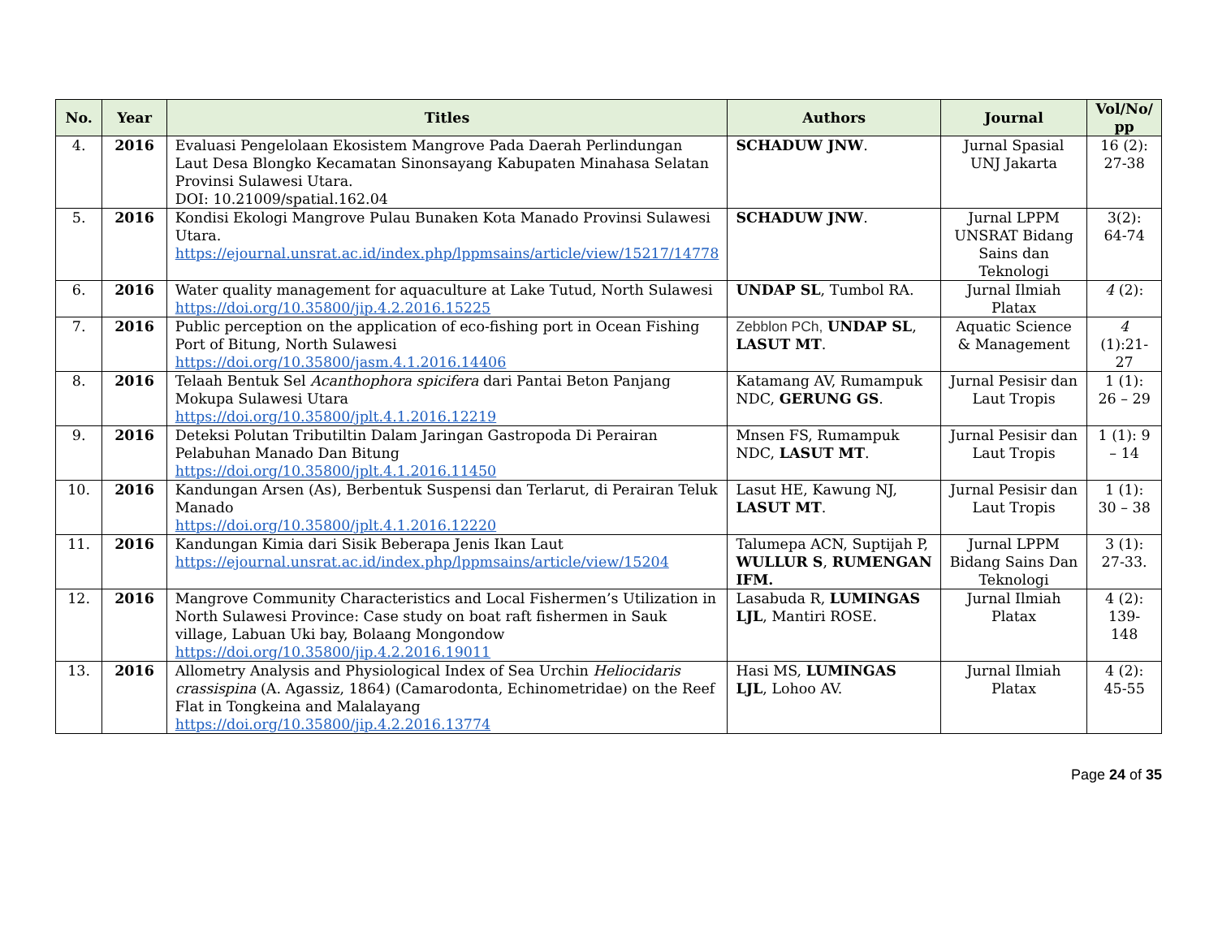| No. | Year | Titles | Authors | Journal | Vol/No/ pp |
| --- | --- | --- | --- | --- | --- |
| 4. | 2016 | Evaluasi Pengelolaan Ekosistem Mangrove Pada Daerah Perlindungan Laut Desa Blongko Kecamatan Sinonsayang Kabupaten Minahasa Selatan Provinsi Sulawesi Utara. DOI: 10.21009/spatial.162.04 | SCHADUW JNW . | Jurnal Spasial UNJ Jakarta | 16 (2): 27-38 |
| 5. | 2016 | Kondisi Ekologi Mangrove Pulau Bunaken Kota Manado Provinsi Sulawesi Utara. https://ejournal.unsrat.ac.id/index.php/lppmsains/article/view/15217/14778 | SCHADUW JNW . | Jurnal LPPM UNSRAT Bidang Sains dan Teknologi | 3(2): 64-74 |
| 6. | 2016 | Water quality management for aquaculture at Lake Tutud, North Sulawesi https://doi.org/10.35800/jip.4.2.2016.15225 | UNDAP SL , Tumbol RA. | Jurnal Ilmiah Platax | 4 (2): |
| 7. | 2016 | Public perception on the application of eco-fishing port in Ocean Fishing Port of Bitung, North Sulawesi https://doi.org/10.35800/jasm.4.1.2016.14406 | Zebblon PCh, UNDAP SL , LASUT MT . | Aquatic Science & Management | 4 (1):21-27 |
| 8. | 2016 | Telaah Bentuk Sel Acanthophora spicifera dari Pantai Beton Panjang Mokupa Sulawesi Utara https://doi.org/10.35800/jplt.4.1.2016.12219 | Katamang AV, Rumampuk NDC, GERUNG GS . | Jurnal Pesisir dan Laut Tropis | 1 (1): 26 – 29 |
| 9. | 2016 | Deteksi Polutan Tributiltin Dalam Jaringan Gastropoda Di Perairan Pelabuhan Manado Dan Bitung https://doi.org/10.35800/jplt.4.1.2016.11450 | Mnsen FS, Rumampuk NDC, LASUT MT . | Jurnal Pesisir dan Laut Tropis | 1 (1): 9 – 14 |
| 10. | 2016 | Kandungan Arsen (As), Berbentuk Suspensi dan Terlarut, di Perairan Teluk Manado https://doi.org/10.35800/jplt.4.1.2016.12220 | Lasut HE, Kawung NJ, LASUT MT . | Jurnal Pesisir dan Laut Tropis | 1 (1): 30 – 38 |
| 11. | 2016 | Kandungan Kimia dari Sisik Beberapa Jenis Ikan Laut https://ejournal.unsrat.ac.id/index.php/lppmsains/article/view/15204 | Talumepa ACN, Suptijah P, WULLUR S , RUMENGAN IFM. | Jurnal LPPM Bidang Sains Dan Teknologi | 3 (1): 27-33. |
| 12. | 2016 | Mangrove Community Characteristics and Local Fishermen’s Utilization in North Sulawesi Province: Case study on boat raft fishermen in Sauk village, Labuan Uki bay, Bolaang Mongondow https://doi.org/10.35800/jip.4.2.2016.19011 | Lasabuda R, LUMINGAS LJL , Mantiri ROSE. | Jurnal Ilmiah Platax | 4 (2): 139-148 |
| 13. | 2016 | Allometry Analysis and Physiological Index of Sea Urchin Heliocidaris crassispina (A. Agassiz, 1864) (Camarodonta, Echinometridae) on the Reef Flat in Tongkeina and Malalayang https://doi.org/10.35800/jip.4.2.2016.13774 | Hasi MS, LUMINGAS LJL , Lohoo AV. | Jurnal Ilmiah Platax | 4 (2): 45-55 |
Page 24 of 35